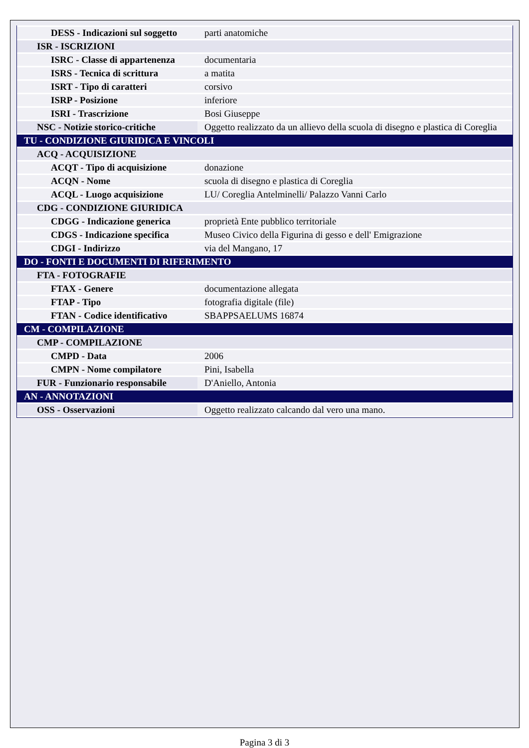| DESS - Indicazioni sul soggetto | parti anatomiche |
| ISR - ISCRIZIONI | |
| ISRC - Classe di appartenenza | documentaria |
| ISRS - Tecnica di scrittura | a matita |
| ISRT - Tipo di caratteri | corsivo |
| ISRP - Posizione | inferiore |
| ISRI - Trascrizione | Bosi Giuseppe |
| NSC - Notizie storico-critiche | Oggetto realizzato da un allievo della scuola di disegno e plastica di Coreglia |
| TU - CONDIZIONE GIURIDICA E VINCOLI | |
| ACQ - ACQUISIZIONE | |
| ACQT - Tipo di acquisizione | donazione |
| ACQN - Nome | scuola di disegno e plastica di Coreglia |
| ACQL - Luogo acquisizione | LU/ Coreglia Antelminelli/ Palazzo Vanni Carlo |
| CDG - CONDIZIONE GIURIDICA | |
| CDGG - Indicazione generica | proprietà Ente pubblico territoriale |
| CDGS - Indicazione specifica | Museo Civico della Figurina di gesso e dell' Emigrazione |
| CDGI - Indirizzo | via del Mangano, 17 |
| DO - FONTI E DOCUMENTI DI RIFERIMENTO | |
| FTA - FOTOGRAFIE | |
| FTAX - Genere | documentazione allegata |
| FTAP - Tipo | fotografia digitale (file) |
| FTAN - Codice identificativo | SBAPPSAELUMS 16874 |
| CM - COMPILAZIONE | |
| CMP - COMPILAZIONE | |
| CMPD - Data | 2006 |
| CMPN - Nome compilatore | Pini, Isabella |
| FUR - Funzionario responsabile | D'Aniello, Antonia |
| AN - ANNOTAZIONI | |
| OSS - Osservazioni | Oggetto realizzato calcando dal vero una mano. |
Pagina 3 di 3